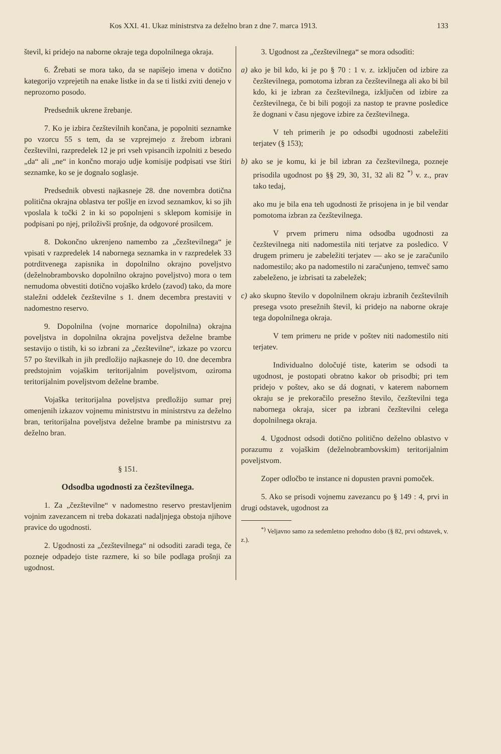Kos XXI. 41. Ukaz ministrstva za deželno bran z dne 7. marca 1913. 133
števil, ki pridejo na naborne okraje tega dopolnilnega okraja.
6. Žrebati se mora tako, da se napišejo imena v dotično kategorijo vzprejetih na enake listke in da se ti listki zviti denejo v neprozorno posodo.
Predsednik ukrene žrebanje.
7. Ko je izbira čezštevilnih končana, je popolniti seznamke po vzorcu 55 s tem, da se vzprejmejo z žrebom izbrani čezštevilni, razpredelek 12 je pri vseh vpisancih izpolniti z besedo „da“ ali „ne“ in končno morajo udje komisije podpisati vse štiri seznamke, ko se je dognalo soglasje.
Predsednik obvesti najkasneje 28. dne novembra dotična politična okrajna oblastva ter pošlje en izvod seznamkov, ki so jih vposlala k točki 2 in ki so popolnjeni s sklepom komisije in podpisani po njej, priloživši prošnje, da odgovoré prosilcem.
8. Dokončno ukrenjeno namembo za „čezštevilnega“ je vpisati v razpredelek 14 nabornega seznamka in v razpredelek 33 potrditvenega zapisnika in dopolnilno okrajno poveljstvo (deželnobrambovsko dopolnilno okrajno poveljstvo) mora o tem nemudoma obvestiti dotično vojaško krdelo (zavod) tako, da more staležni oddelek čezštevilne s 1. dnem decembra prestaviti v nadomestno reservo.
9. Dopolnilna (vojne mornarice dopolnilna) okrajna poveljstva in dopolnilna okrajna poveljstva deželne brambe sestavijo o tistih, ki so izbrani za „čezštevilne“, izkaze po vzorcu 57 po številkah in jih predložijo najkasneje do 10. dne decembra predstojnim vojaškim teritorijalnim poveljstvom, oziroma teritorijalnim poveljstvom deželne brambe.
Vojaška teritorijalna poveljstva predložijo sumar prej omenjenih izkazov vojnemu ministrstvu in ministrstvu za deželno bran, teritorijalna poveljstva deželne brambe pa ministrstvu za deželno bran.
§ 151.
Odsodba ugodnosti za čezštevilnega.
1. Za „čezštevilne“ v nadomestno reservo prestavljenim vojnim zavezancem ni treba dokazati nadaljnjega obstoja njihove pravice do ugodnosti.
2. Ugodnosti za „čezštevilnega“ ni odsoditi zaradi tega, če pozneje odpadejo tiste razmere, ki so bile podlaga prošnji za ugodnost.
3. Ugodnost za „čezštevilnega“ se mora odsoditi:
a) ako je bil kdo, ki je po § 70 : 1 v. z. izključen od izbire za čezštevilnega, pomotoma izbran za čezštevilnega ali ako bi bil kdo, ki je izbran za čezštevilnega, izključen od izbire za čezštevilnega, če bi bili pogoji za nastop te pravne posledice že dognani v času njegove izbire za čezštevilnega.
V teh primerih je po odsodbi ugodnosti zabeležiti terjatev (§ 153);
b) ako se je komu, ki je bil izbran za čezštevilnega, pozneje prisodila ugodnost po §§ 29, 30, 31, 32 ali 82 <sup>*)</sup> v. z., prav tako tedaj,
ako mu je bila ena teh ugodnosti že prisojena in je bil vendar pomotoma izbran za čezštevilnega.
V prvem primeru nima odsodba ugodnosti za čezštevilnega niti nadomestila niti terjatve za posledico. V drugem primeru je zabeležiti terjatev — ako se je zaračunilo nadomestilo; ako pa nadomestilo ni zaračunjeno, temveč samo zabeleženo, je izbrisati ta zabeležek;
c) ako skupno število v dopolnilnem okraju izbranih čezštevilnih presega vsoto presežnih števil, ki pridejo na naborne okraje tega dopolnilnega okraja.
V tem primeru ne pride v poštev niti nadomestilo niti terjatev.
Individualno določujé tiste, katerim se odsodi ta ugodnost, je postopati obratno kakor ob prisodbi; pri tem pridejo v poštev, ako se dá dognati, v katerem nabornem okraju se je prekoračilo presežno število, čezštevilni tega nabornega okraja, sicer pa izbrani čezštevilni celega dopolnilnega okraja.
4. Ugodnost odsodi dotično politično deželno oblastvo v porazumu z vojaškim (deželnobrambovskim) teritorijalnim poveljstvom.
Zoper odločbo te instance ni dopusten pravni pomoček.
5. Ako se prisodi vojnemu zavezancu po § 149 : 4, prvi in drugi odstavek, ugodnost za
<sup>*)</sup> Veljavno samo za sedemletno prehodno dobo (§ 82, prvi odstavek, v. z.).